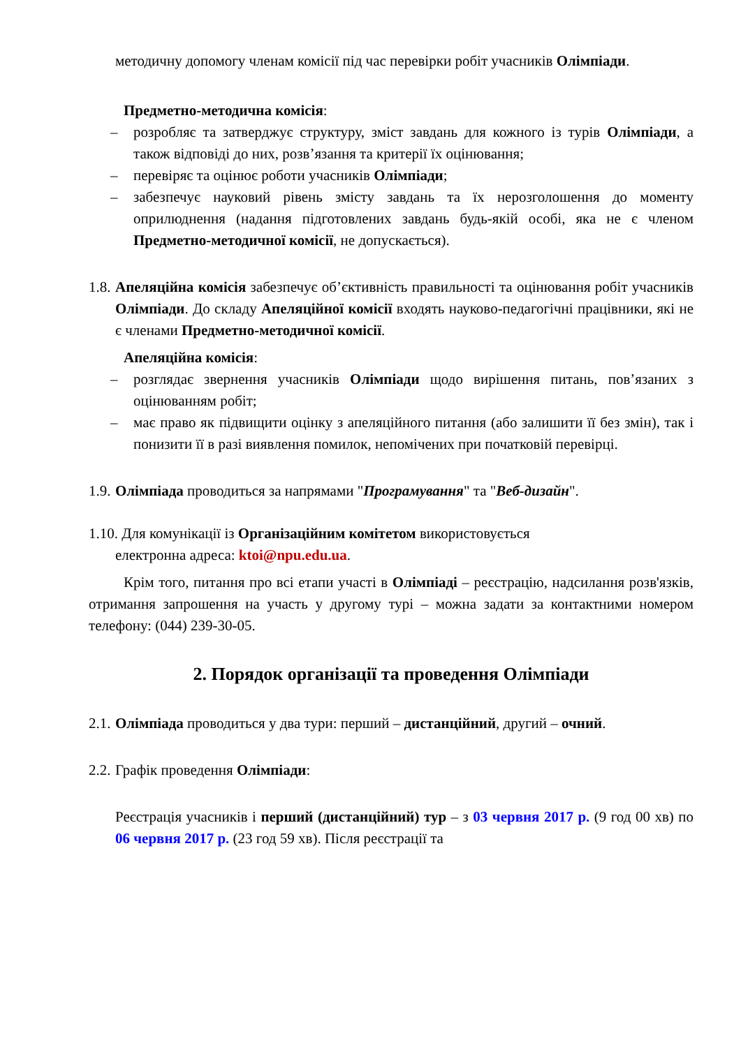методичну допомогу членам комісії під час перевірки робіт учасників Олімпіади.
Предметно-методична комісія:
– розробляє та затверджує структуру, зміст завдань для кожного із турів Олімпіади, а також відповіді до них, розв’язання та критерії їх оцінювання;
– перевіряє та оцінює роботи учасників Олімпіади;
– забезпечує науковий рівень змісту завдань та їх нерозголошення до моменту оприлюднення (надання підготовлених завдань будь-якій особі, яка не є членом Предметно-методичної комісії, не допускається).
1.8.
Апеляційна комісія забезпечує об’єктивність правильності та оцінювання робіт учасників Олімпіади. До складу Апеляційної комісії входять науково-педагогічні працівники, які не є членами Предметно-методичної комісії.
Апеляційна комісія:
– розглядає звернення учасників Олімпіади щодо вирішення питань, пов’язаних з оцінюванням робіт;
– має право як підвищити оцінку з апеляційного питання (або залишити її без змін), так і понизити її в разі виявлення помилок, непомічених при початковій перевірці.
1.9.
Олімпіада проводиться за напрямами "Програмування" та "Веб-дизайн".
1.10. Для комунікації із Організаційним комітетом використовується
електронна адреса: ktoi@npu.edu.ua.
Крім того, питання про всі етапи участі в Олімпіаді – реєстрацію, надсилання розв'язків, отримання запрошення на участь у другому турі – можна задати за контактними номером телефону: (044) 239-30-05.
2. Порядок організації та проведення Олімпіади
2.1.
Олімпіада проводиться у два тури: перший – дистанційний, другий – очний.
2.2.
Графік проведення Олімпіади:
Реєстрація учасників і перший (дистанційний) тур – з 03 червня 2017 р. (9 год 00 хв) по 06 червня 2017 р. (23 год 59 хв). Після реєстрації та